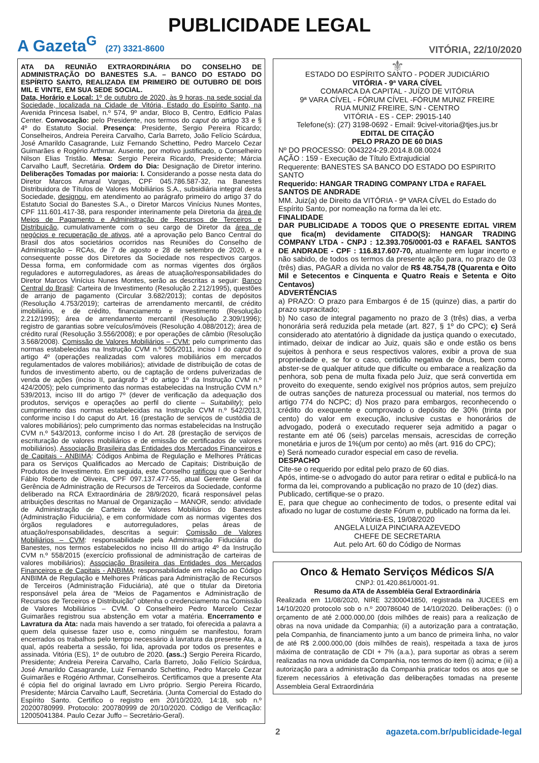PUBLICIDADE LEGAL
A Gazeta<sup>G</sup> (27) 3321-8600
VITÓRIA, 22/10/2020
ATA DA REUNIÃO EXTRAORDINÁRIA DO CONSELHO DE ADMINISTRAÇÃO DO BANESTES S.A. – BANCO DO ESTADO DO ESPÍRITO SANTO, REALIZADA EM PRIMEIRO DE OUTUBRO DE DOIS MIL E VINTE, EM SUA SEDE SOCIAL.
Data, Horário e Local: 1º de outubro de 2020, às 9 horas, na sede social da Sociedade, localizada na Cidade de Vitória, Estado do Espírito Santo, na Avenida Princesa Isabel, n.º 574, 9º andar, Bloco B, Centro, Edifício Palas Center. Convocação: pelo Presidente, nos termos do caput do artigo 33 e § 4º do Estatuto Social. Presença: Presidente, Sergio Pereira Ricardo; Conselheiros, Andreia Pereira Carvalho, Carla Barreto, João Felício Scárdua, José Amarildo Casagrande, Luiz Fernando Schettino, Pedro Marcelo Cezar Guimarães e Rogério Arthmar. Ausente, por motivo justificado, o Conselheiro Nilson Elias Tristão. Mesa: Sergio Pereira Ricardo, Presidente; Márcia Carvalho Lauff, Secretária. Ordem do Dia: Designação de Diretor interino. Deliberações Tomadas por maioria: I. Considerando a posse nesta data do Diretor Marcos Amaral Vargas, CPF 045.786.587-32, na Banestes Distribuidora de Títulos de Valores Mobiliários S.A., subsidiária integral desta Sociedade, designou, em atendimento ao parágrafo primeiro do artigo 37 do Estatuto Social do Banestes S.A., o Diretor Marcos Vinícius Nunes Montes, CPF 111.601.417-38, para responder interinamente pela Diretoria da área de Meios de Pagamento e Administração de Recursos de Terceiros e Distribuição, cumulativamente com o seu cargo de Diretor da área de negócios e recuperação de ativos, até a aprovação pelo Banco Central do Brasil dos atos societários ocorridos nas Reuniões do Conselho de Administração – RCAs, de 7 de agosto e 28 de setembro de 2020, e a consequente posse dos Diretores da Sociedade nos respectivos cargos. Dessa forma, em conformidade com as normas vigentes dos órgãos reguladores e autorreguladores, as áreas de atuação/responsabilidades do Diretor Marcos Vinícius Nunes Montes, serão as descritas a seguir: Banco Central do Brasil: Carteira de Investimento (Resolução 2.212/1995), questões de arranjo de pagamento (Circular 3.682/2013); contas de depósitos (Resolução 4.753/2019); carteiras de arrendamento mercantil, de crédito imobiliário, e de crédito, financiamento e investimento (Resolução 2.212/1995); área de arrendamento mercantil (Resolução 2.309/1996); registro de garantias sobre veículos/imóveis (Resolução 4.088/2012); área de crédito rural (Resolução 3.556/2008); e por operações de câmbio (Resolução 3.568/2008). Comissão de Valores Mobiliários – CVM: pelo cumprimento das normas estabelecidas na Instrução CVM n.º 505/2011, inciso I do caput do artigo 4º (operações realizadas com valores mobiliários em mercados regulamentados de valores mobiliários); atividade de distribuição de cotas de fundos de investimento aberto, ou de captação de ordens pulverizadas de venda de ações (inciso II, parágrafo 1º do artigo 1º da Instrução CVM n.º 424/2005); pelo cumprimento das normas estabelecidas na Instrução CVM n.º 539/2013, inciso III do artigo 7º (dever de verificação da adequação dos produtos, serviços e operações ao perfil do cliente – Suitability); pelo cumprimento das normas estabelecidas na Instrução CVM n.º 542/2013, conforme inciso I do caput do Art. 16 (prestação de serviços de custódia de valores mobiliários); pelo cumprimento das normas estabelecidas na Instrução CVM n.º 543/2013, conforme inciso I do Art. 28 (prestação de serviços de escrituração de valores mobiliários e de emissão de certificados de valores mobiliários). Associação Brasileira das Entidades dos Mercados Financeiros e de Capitais - ANBIMA: Códigos Anbima de Regulação e Melhores Práticas para os Serviços Qualificados ao Mercado de Capitais; Distribuição de Produtos de Investimento. Em seguida, este Conselho ratificou que o Senhor Fábio Roberto de Oliveira, CPF 097.137.477-55, atual Gerente Geral da Gerência de Administração de Recursos de Terceiros da Sociedade, conforme deliberado na RCA Extraordinária de 28/9/2020, ficará responsável pelas atribuições descritas no Manual de Organização – MANOR, sendo: atividade de Administração de Carteira de Valores Mobiliários do Banestes (Administração Fiduciária), e em conformidade com as normas vigentes dos órgãos reguladores e autorreguladores, pelas áreas de atuação/responsabilidades, descritas a seguir: Comissão de Valores Mobiliários – CVM: responsabilidade pela Administração Fiduciária do Banestes, nos termos estabelecidos no inciso III do artigo 4º da Instrução CVM n.º 558/2015 (exercício profissional de administração de carteiras de valores mobiliários); Associação Brasileira das Entidades dos Mercados Financeiros e de Capitais - ANBIMA: responsabilidade em relação ao Código ANBIMA de Regulação e Melhores Práticas para Administração de Recursos de Terceiros (Administração Fiduciária), até que o titular da Diretoria responsável pela área de “Meios de Pagamentos e Administração de Recursos de Terceiros e Distribuição” obtenha o credenciamento na Comissão de Valores Mobiliários – CVM. O Conselheiro Pedro Marcelo Cezar Guimarães registrou sua abstenção em votar a matéria. Encerramento e Lavratura da Ata: nada mais havendo a ser tratado, foi oferecida a palavra a quem dela quisesse fazer uso e, como ninguém se manifestou, foram encerrados os trabalhos pelo tempo necessário à lavratura da presente Ata, a qual, após reaberta a sessão, foi lida, aprovada por todos os presentes e assinada. Vitória (ES), 1º de outubro de 2020. (ass.:) Sergio Pereira Ricardo, Presidente; Andreia Pereira Carvalho, Carla Barreto, João Felício Scárdua, José Amarildo Casagrande, Luiz Fernando Schettino, Pedro Marcelo Cezar Guimarães e Rogério Arthmar, Conselheiros. Certificamos que a presente Ata é cópia fiel do original lavrado em Livro próprio. Sergio Pereira Ricardo, Presidente; Márcia Carvalho Lauff, Secretária. (Junta Comercial do Estado do Espírito Santo. Certifico o registro em 20/10/2020, 14:18, sob n.º 20200780999. Protocolo: 200780999 de 20/10/2020. Código de Verificação: 12005041384. Paulo Cezar Juffo – Secretário-Geral).
⚜
ESTADO DO ESPÍRITO SANTO - PODER JUDICIÁRIO
VITÓRIA - 9ª VARA CÍVEL
COMARCA DA CAPITAL - JUÍZO DE VITÓRIA
9ª VARA CÍVEL - FÓRUM CÍVEL -FÓRUM MUNIZ FREIRE
RUA MUNIZ FREIRE, S/N - CENTRO
VITÓRIA - ES - CEP: 29015-140
Telefone(s): (27) 3198-0692 - Email: 9civel-vitoria@tjes.jus.br
EDITAL DE CITAÇÃO
PELO PRAZO DE 60 DIAS
Nº DO PROCESSO: 0043224-29.2014.8.08.0024
AÇÃO : 159 - Execução de Título Extrajudicial
Requerente: BANESTES SA BANCO DO ESTADO DO ESPIRITO SANTO
Requerido: HANGAR TRADING COMPANY LTDA e RAFAEL SANTOS DE ANDRADE
MM. Juiz(a) de Direito da VITÓRIA - 9ª VARA CÍVEL do Estado do Espírito Santo, por nomeação na forma da lei etc.
FINALIDADE
DAR PUBLICIDADE A TODOS QUE O PRESENTE EDITAL VIREM que fica(m) devidamente CITADO(S): HANGAR TRADING COMPANY LTDA - CNPJ : 12.393.705/0001-03 e RAFAEL SANTOS DE ANDRADE - CPF : 116.817.607-70, atualmente em lugar incerto e não sabido, de todos os termos da presente ação para, no prazo de 03 (três) dias, PAGAR a dívida no valor de R$ 48.754,78 (Quarenta e Oito Mil e Setecentos e Cinquenta e Quatro Reais e Setenta e Oito Centavos)
ADVERTÊNCIAS
a) PRAZO: O prazo para Embargos é de 15 (quinze) dias, a partir do prazo supracitado;
b) No caso de integral pagamento no prazo de 3 (três) dias, a verba honorária será reduzida pela metade (art. 827, § 1º do CPC); c) Será considerado ato atentatório à dignidade da justiça quando o executado, intimado, deixar de indicar ao Juiz, quais são e onde estão os bens sujeitos à penhora e seus respectivos valores, exibir a prova de sua propriedade e, se for o caso, certidão negativa de ônus, bem como abster-se de qualquer atitude que dificulte ou embarace a realização da penhora, sob pena de multa fixada pelo Juiz, que será convertida em proveito do exequente, sendo exigível nos próprios autos, sem prejuízo de outras sanções de natureza processual ou material, nos termos do artigo 774 do NCPC; d) Nos prazo para embargos, reconhecendo o crédito do exequente e comprovado o depósito de 30% (trinta por cento) do valor em execução, inclusive custas e honorários de advogado, poderá o executado requerer seja admitido a pagar o restante em até 06 (seis) parcelas mensais, acrescidas de correção monetária e juros de 1%(um por cento) ao mês (art. 916 do CPC);
e) Será nomeado curador especial em caso de revelia.
DESPACHO
Cite-se o requerido por edital pelo prazo de 60 dias.
Após, intime-se o advogado do autor para retirar o edital e publicá-lo na forma da lei, comprovando a publicação no prazo de 10 (dez) dias.
Publicado, certifique-se o prazo.
E, para que chegue ao conhecimento de todos, o presente edital vai afixado no lugar de costume deste Fórum e, publicado na forma da lei.
Vitória-ES, 19/08/2020
ANGELA LUIZA PINCIARA AZEVEDO
CHEFE DE SECRETARIA
Aut. pelo Art. 60 do Código de Normas
Onco & Hemato Serviços Médicos S/A
CNPJ: 01.420.861/0001-91.
Resumo da ATA de Assembléia Geral Extraordinária
Realizada em 11/08/2020, NIRE 32300041850, registrada na JUCEES em 14/10/2020 protocolo sob o n.º 200786040 de 14/10/2020. Deliberações: (i) o orçamento de até 2.000.000,00 (dois milhões de reais) para a realização de obras na nova unidade da Companhia; (ii) a autorização para a contratação, pela Companhia, de financiamento junto a um banco de primeira linha, no valor de até R$ 2.000.000,00 (dois milhões de reais), respeitada a taxa de juros máxima de contratação de CDI + 7% (a.a.), para suportar as obras a serem realizadas na nova unidade da Companhia, nos termos do item (i) acima; e (iii) a autorização para a administração da Companhia praticar todos os atos que se fizerem necessários à efetivação das deliberações tomadas na presente Assembleia Geral Extraordinária
2 agazeta.com.br/publicidade-legal